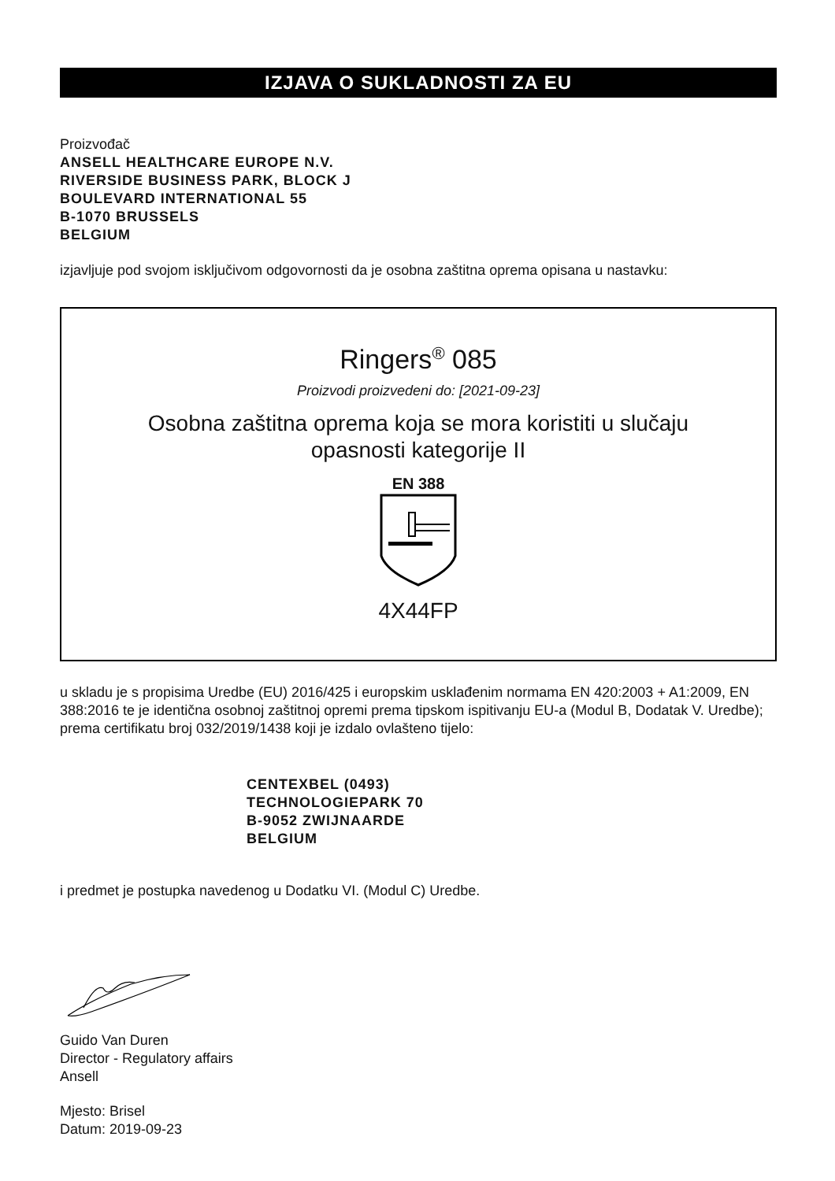IZJAVA O SUKLADNOSTI ZA EU
Proizvođač
ANSELL HEALTHCARE EUROPE N.V.
RIVERSIDE BUSINESS PARK, BLOCK J
BOULEVARD INTERNATIONAL 55
B-1070 BRUSSELS
BELGIUM
izjavljuje pod svojom isključivom odgovornosti da je osobna zaštitna oprema opisana u nastavku:
Ringers<sup>®</sup> 085
Proizvodi proizvedeni do: [2021-09-23]
Osobna zaštitna oprema koja se mora koristiti u slučaju
opasnosti kategorije II
EN 388
4X44FP
u skladu je s propisima Uredbe (EU) 2016/425 i europskim usklađenim normama EN 420:2003 + A1:2009, EN 388:2016 te je identična osobnoj zaštitnoj opremi prema tipskom ispitivanju EU-a (Modul B, Dodatak V. Uredbe); prema certifikatu broj 032/2019/1438 koji je izdalo ovlašteno tijelo:
CENTEXBEL (0493)
TECHNOLOGIEPARK 70
B-9052 ZWIJNAARDE
BELGIUM
i predmet je postupka navedenog u Dodatku VI. (Modul C) Uredbe.
Guido Van Duren
Director - Regulatory affairs
Ansell
Mjesto: Brisel
Datum: 2019-09-23